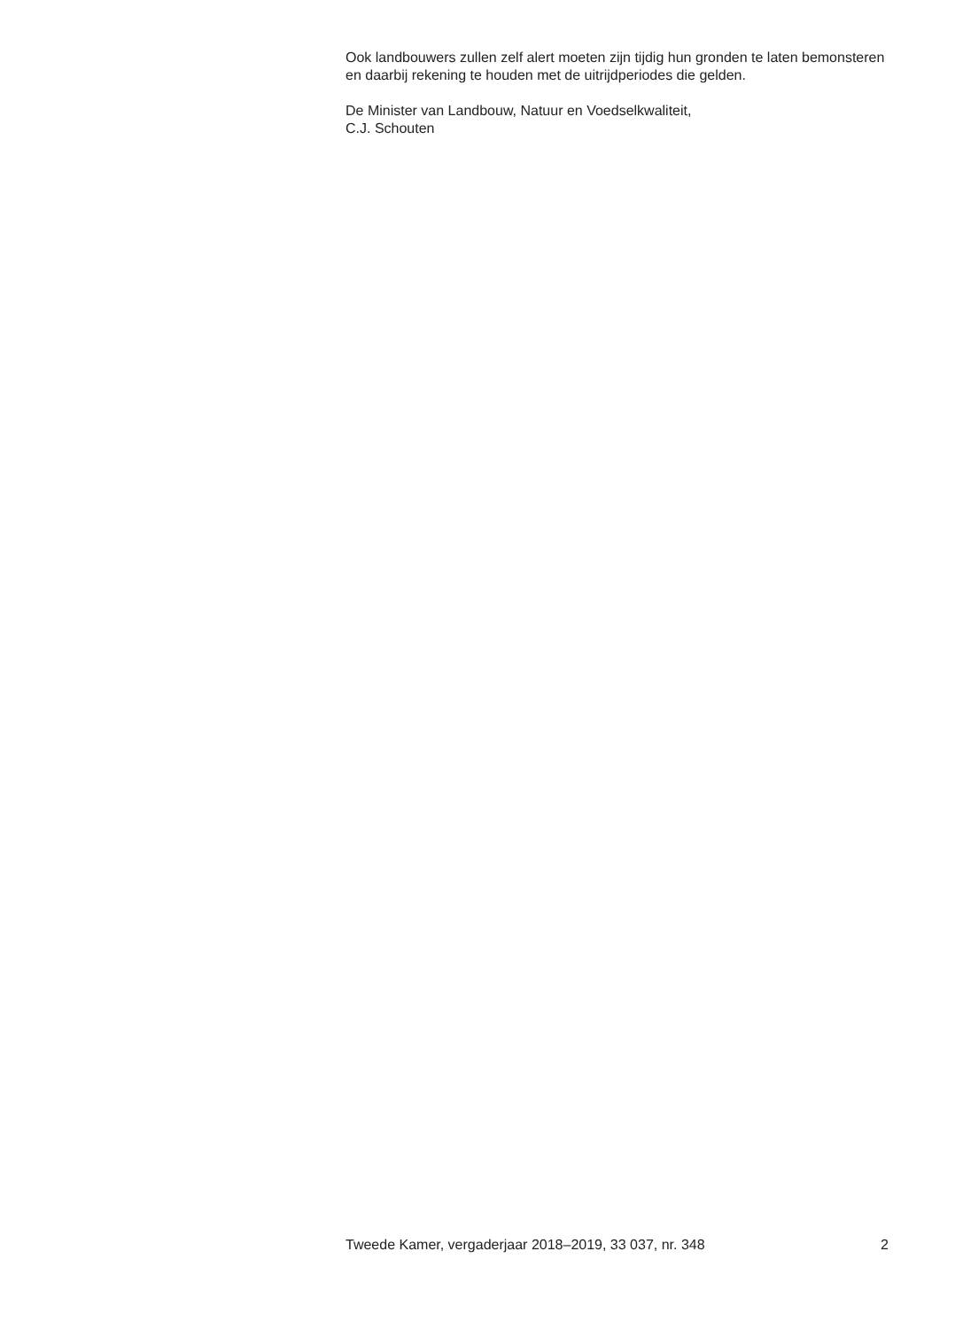Ook landbouwers zullen zelf alert moeten zijn tijdig hun gronden te laten bemonsteren en daarbij rekening te houden met de uitrijdperiodes die gelden.
De Minister van Landbouw, Natuur en Voedselkwaliteit,
C.J. Schouten
Tweede Kamer, vergaderjaar 2018–2019, 33 037, nr. 348 2